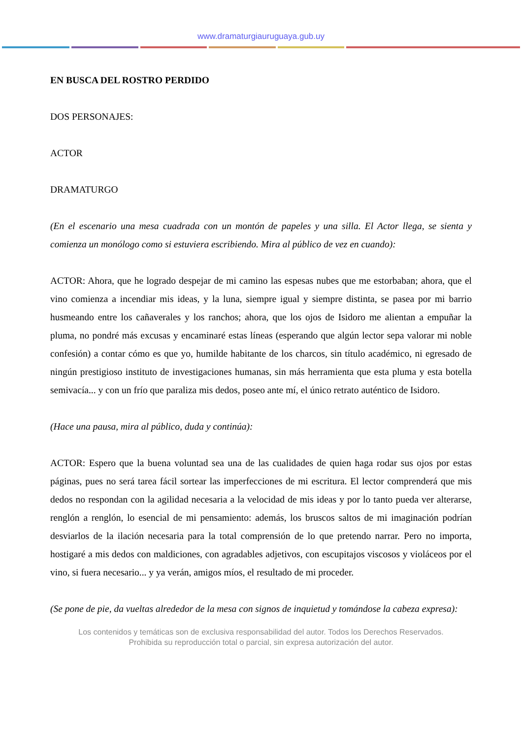www.dramaturgiauruguaya.gub.uy
EN BUSCA DEL ROSTRO PERDIDO
DOS PERSONAJES:
ACTOR
DRAMATURGO
(En el escenario una mesa cuadrada con un montón de papeles y una silla. El Actor llega, se sienta y comienza un monólogo como si estuviera escribiendo. Mira al público de vez en cuando):
ACTOR: Ahora, que he logrado despejar de mi camino las espesas nubes que me estorbaban; ahora, que el vino comienza a incendiar mis ideas, y la luna, siempre igual y siempre distinta, se pasea por mi barrio husmeando entre los cañaverales y los ranchos; ahora, que los ojos de Isidoro me alientan a empuñar la pluma, no pondré más excusas y encaminaré estas líneas (esperando que algún lector sepa valorar mi noble confesión) a contar cómo es que yo, humilde habitante de los charcos, sin título académico, ni egresado de ningún prestigioso instituto de investigaciones humanas, sin más herramienta que esta pluma y esta botella semivacía... y con un frío que paraliza mis dedos, poseo ante mí, el único retrato auténtico de Isidoro.
(Hace una pausa, mira al público, duda y continúa):
ACTOR: Espero que la buena voluntad sea una de las cualidades de quien haga rodar sus ojos por estas páginas, pues no será tarea fácil sortear las imperfecciones de mi escritura. El lector comprenderá que mis dedos no respondan con la agilidad necesaria a la velocidad de mis ideas y por lo tanto pueda ver alterarse, renglón a renglón, lo esencial de mi pensamiento: además, los bruscos saltos de mi imaginación podrían desviarlos de la ilación necesaria para la total comprensión de lo que pretendo narrar. Pero no importa, hostigaré a mis dedos con maldiciones, con agradables adjetivos, con escupitajos viscosos y violáceos por el vino, si fuera necesario... y ya verán, amigos míos, el resultado de mi proceder.
(Se pone de pie, da vueltas alrededor de la mesa con signos de inquietud y tomándose la cabeza expresa):
Los contenidos y temáticas son de exclusiva responsabilidad del autor. Todos los Derechos Reservados.
Prohibida su reproducción total o parcial, sin expresa autorización del autor.